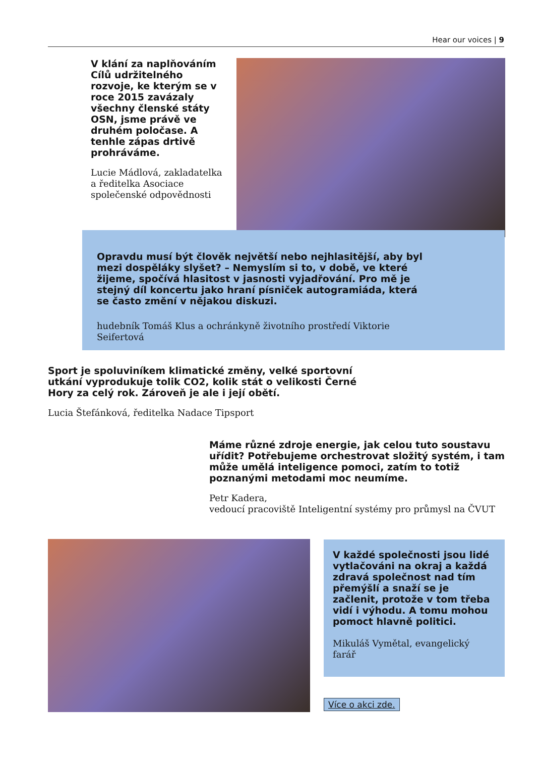Hear our voices | 9
V klání za naplňováním Cílů udržitelného rozvoje, ke kterým se v roce 2015 zavázaly všechny členské státy OSN, jsme právě ve druhém poločase. A tenhle zápas drtivě prohráváme.
Lucie Mádlová, zakladatelka a ředitelka Asociace společenské odpovědnosti
Opravdu musí být člověk největší nebo nejhlasitější, aby byl mezi dospěláky slyšet? – Nemyslím si to, v době, ve které žijeme, spočívá hlasitost v jasnosti vyjadřování. Pro mě je stejný díl koncertu jako hraní písniček autogramiáda, která se často změní v nějakou diskuzi.
hudebník Tomáš Klus a ochránkyně životního prostředí Viktorie Seifertová
Sport je spoluviníkem klimatické změny, velké sportovní utkání vyprodukuje tolik CO2, kolik stát o velikosti Černé Hory za celý rok. Zároveň je ale i její obětí.
Lucia Štefánková, ředitelka Nadace Tipsport
Máme různé zdroje energie, jak celou tuto soustavu uřídit? Potřebujeme orchestrovat složitý systém, i tam může umělá inteligence pomoci, zatím to totiž poznanými metodami moc neumíme.
Petr Kadera,
vedoucí pracoviště Inteligentní systémy pro průmysl na ČVUT
V každé společnosti jsou lidé vytlačováni na okraj a každá zdravá společnost nad tím přemýšlí a snaží se je začlenit, protože v tom třeba vidí i výhodu. A tomu mohou pomoct hlavně politici.
Mikuláš Vymětal, evangelický farář
Více o akci zde.